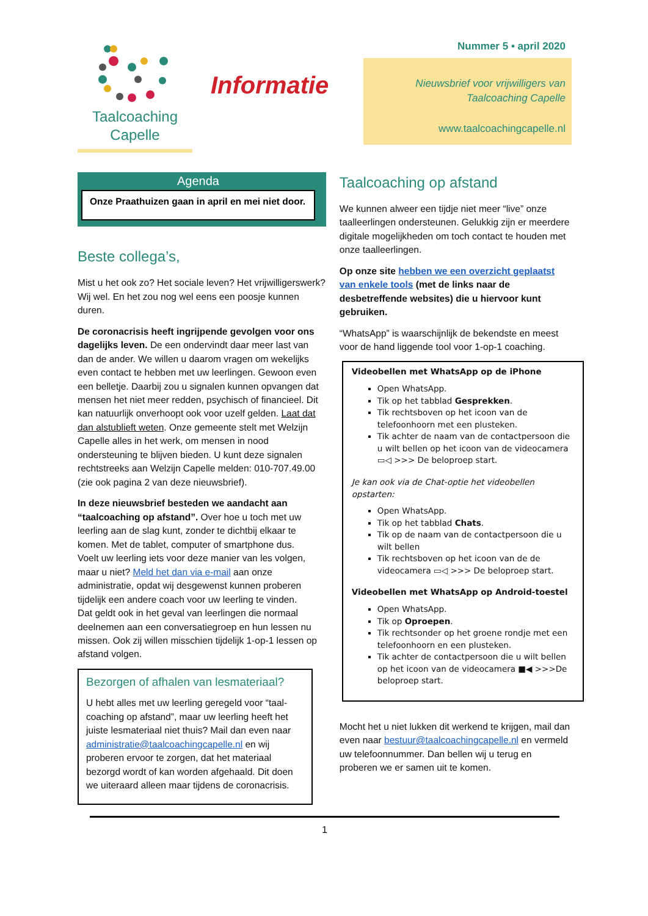Taalcoaching
Capelle
Informatie
Nummer 5 • april 2020
Nieuwsbrief voor vrijwilligers van
Taalcoaching Capelle
www.taalcoachingcapelle.nl
Agenda
Onze Praathuizen gaan in april en mei niet door.
Beste collega’s,
Mist u het ook zo? Het sociale leven? Het vrijwilligerswerk? Wij wel. En het zou nog wel eens een poosje kunnen duren.
De coronacrisis heeft ingrijpende gevolgen voor ons dagelijks leven. De een ondervindt daar meer last van dan de ander. We willen u daarom vragen om wekelijks even contact te hebben met uw leerlingen. Gewoon even een belletje. Daarbij zou u signalen kunnen opvangen dat mensen het niet meer redden, psychisch of financieel. Dit kan natuurlijk onverhoopt ook voor uzelf gelden. Laat dat dan alstublieft weten. Onze gemeente stelt met Welzijn Capelle alles in het werk, om mensen in nood ondersteuning te blijven bieden. U kunt deze signalen rechtstreeks aan Welzijn Capelle melden: 010-707.49.00 (zie ook pagina 2 van deze nieuwsbrief).
In deze nieuwsbrief besteden we aandacht aan “taalcoaching op afstand”. Over hoe u toch met uw leerling aan de slag kunt, zonder te dichtbij elkaar te komen. Met de tablet, computer of smartphone dus.
Voelt uw leerling iets voor deze manier van les volgen, maar u niet? Meld het dan via e-mail aan onze administratie, opdat wij desgewenst kunnen proberen tijdelijk een andere coach voor uw leerling te vinden.
Dat geldt ook in het geval van leerlingen die normaal deelnemen aan een conversatiegroep en hun lessen nu missen. Ook zij willen misschien tijdelijk 1-op-1 lessen op afstand volgen.
Bezorgen of afhalen van lesmateriaal?
U hebt alles met uw leerling geregeld voor “taal-coaching op afstand”, maar uw leerling heeft het juiste lesmateriaal niet thuis? Mail dan even naar administratie@taalcoachingcapelle.nl en wij proberen ervoor te zorgen, dat het materiaal bezorgd wordt of kan worden afgehaald. Dit doen we uiteraard alleen maar tijdens de coronacrisis.
Taalcoaching op afstand
We kunnen alweer een tijdje niet meer “live” onze taalleerlingen ondersteunen. Gelukkig zijn er meerdere digitale mogelijkheden om toch contact te houden met onze taalleerlingen.
Op onze site hebben we een overzicht geplaatst van enkele tools (met de links naar de desbetreffende websites) die u hiervoor kunt gebruiken.
“WhatsApp” is waarschijnlijk de bekendste en meest voor de hand liggende tool voor 1-op-1 coaching.
Videobellen met WhatsApp op de iPhone
Open WhatsApp.
Tik op het tabblad Gesprekken.
Tik rechtsboven op het icoon van de telefoonhoorn met een plusteken.
Tik achter de naam van de contactpersoon die u wilt bellen op het icoon van de videocamera ▭◁ >>> De beloproep start.
Je kan ook via de Chat-optie het videobellen opstarten:
Open WhatsApp.
Tik op het tabblad Chats.
Tik op de naam van de contactpersoon die u wilt bellen
Tik rechtsboven op het icoon van de de videocamera ▭◁ >>> De beloproep start.
Videobellen met WhatsApp op Android-toestel
Open WhatsApp.
Tik op Oproepen.
Tik rechtsonder op het groene rondje met een telefoonhoorn en een plusteken.
Tik achter de contactpersoon die u wilt bellen op het icoon van de videocamera ■◀ >>>De beloproep start.
Mocht het u niet lukken dit werkend te krijgen, mail dan even naar bestuur@taalcoachingcapelle.nl en vermeld uw telefoonnummer. Dan bellen wij u terug en proberen we er samen uit te komen.
1